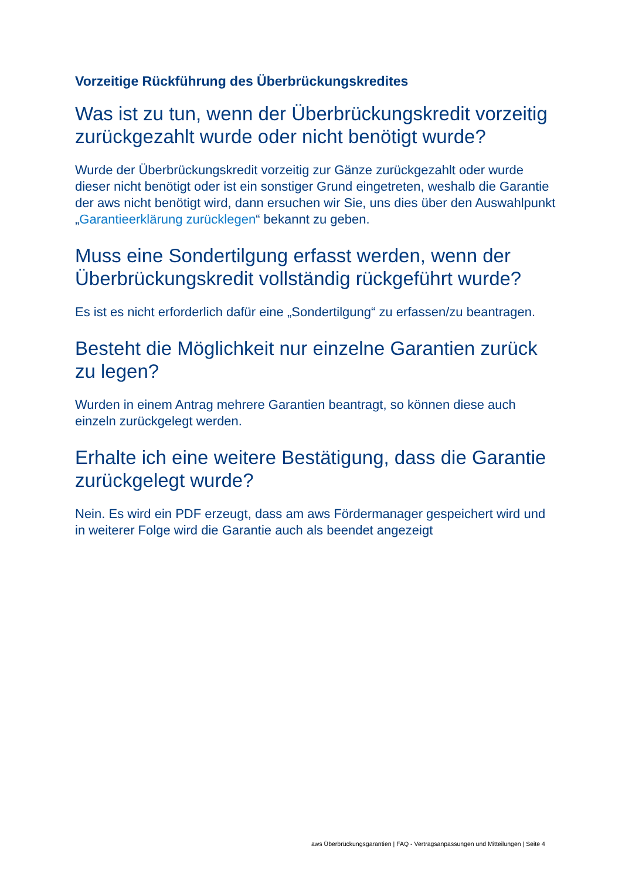Vorzeitige Rückführung des Überbrückungskredites
Was ist zu tun, wenn der Überbrückungskredit vorzeitig zurückgezahlt wurde oder nicht benötigt wurde?
Wurde der Überbrückungskredit vorzeitig zur Gänze zurückgezahlt oder wurde dieser nicht benötigt oder ist ein sonstiger Grund eingetreten, weshalb die Garantie der aws nicht benötigt wird, dann ersuchen wir Sie, uns dies über den Auswahlpunkt „Garantieerklärung zurücklegen“ bekannt zu geben.
Muss eine Sondertilgung erfasst werden, wenn der Überbrückungskredit vollständig rückgeführt wurde?
Es ist es nicht erforderlich dafür eine „Sondertilgung“ zu erfassen/zu beantragen.
Besteht die Möglichkeit nur einzelne Garantien zurück zu legen?
Wurden in einem Antrag mehrere Garantien beantragt, so können diese auch einzeln zurückgelegt werden.
Erhalte ich eine weitere Bestätigung, dass die Garantie zurückgelegt wurde?
Nein. Es wird ein PDF erzeugt, dass am aws Fördermanager gespeichert wird und in weiterer Folge wird die Garantie auch als beendet angezeigt
aws Überbrückungsgarantien | FAQ - Vertragsanpassungen und Mitteilungen | Seite 4